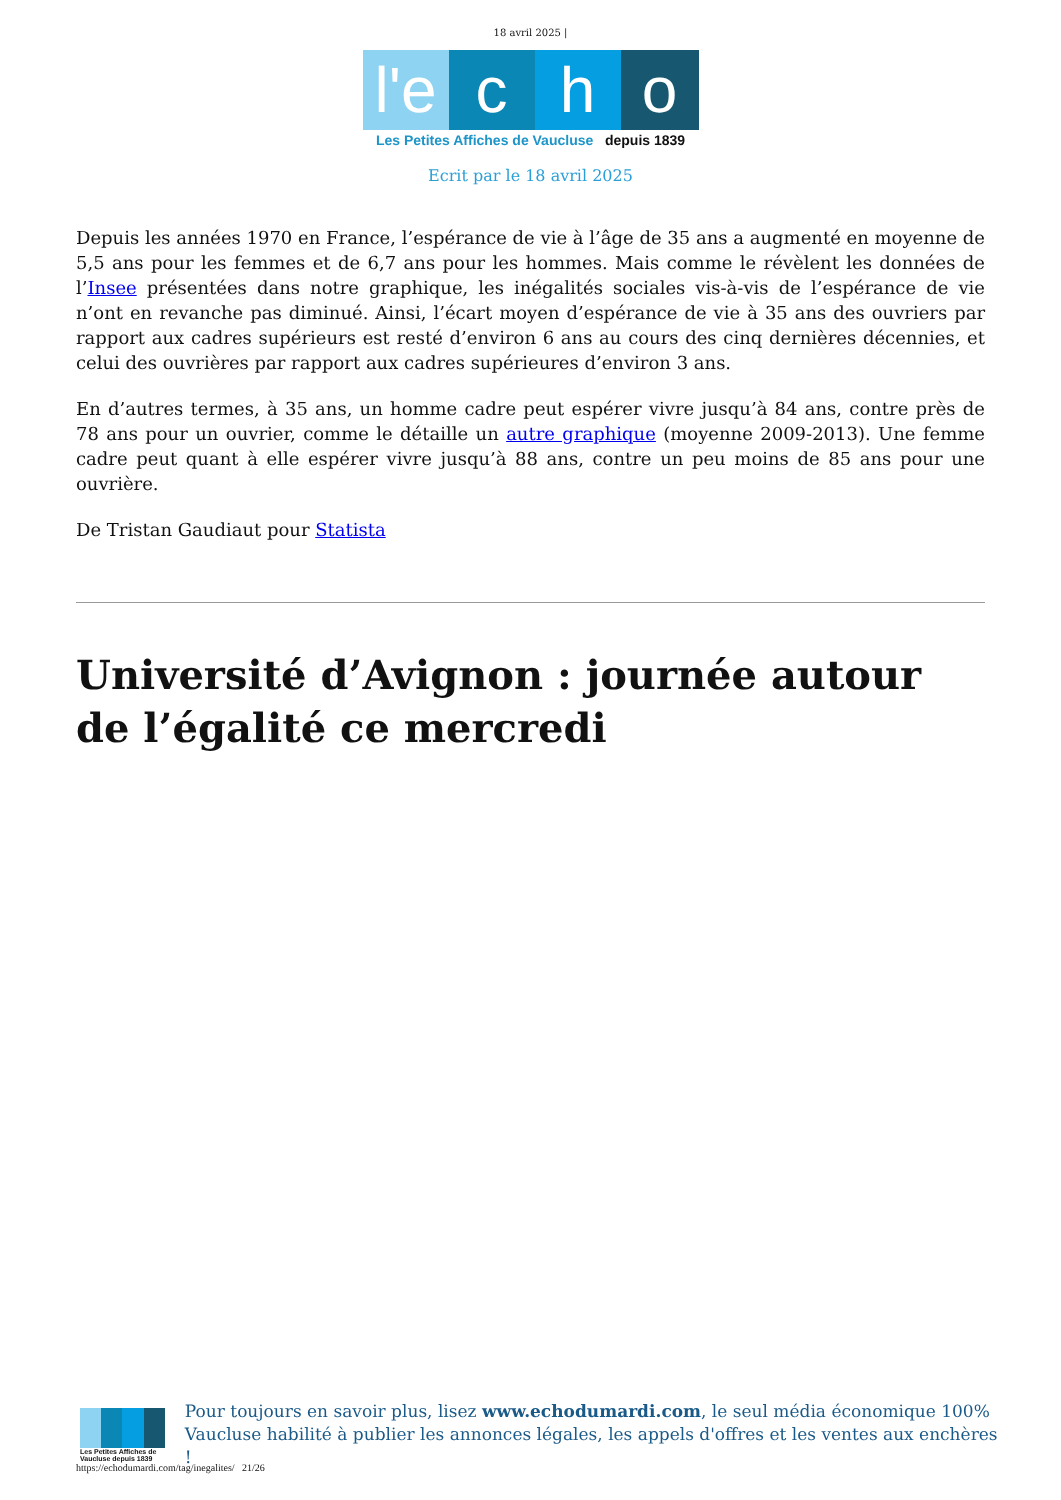18 avril 2025 |
l'e c h o
Les Petites Affiches de Vaucluse depuis 1839
Ecrit par le 18 avril 2025
Depuis les années 1970 en France, l’espérance de vie à l’âge de 35 ans a augmenté en moyenne de 5,5 ans pour les femmes et de 6,7 ans pour les hommes. Mais comme le révèlent les données de l’Insee présentées dans notre graphique, les inégalités sociales vis-à-vis de l’espérance de vie n’ont en revanche pas diminué. Ainsi, l’écart moyen d’espérance de vie à 35 ans des ouvriers par rapport aux cadres supérieurs est resté d’environ 6 ans au cours des cinq dernières décennies, et celui des ouvrières par rapport aux cadres supérieures d’environ 3 ans.
En d’autres termes, à 35 ans, un homme cadre peut espérer vivre jusqu’à 84 ans, contre près de 78 ans pour un ouvrier, comme le détaille un autre graphique (moyenne 2009-2013). Une femme cadre peut quant à elle espérer vivre jusqu’à 88 ans, contre un peu moins de 85 ans pour une ouvrière.
De Tristan Gaudiaut pour Statista
Université d’Avignon : journée autour de l’égalité ce mercredi
Les Petites Affiches de Vaucluse depuis 1839
Pour toujours en savoir plus, lisez www.echodumardi.com, le seul média économique 100% Vaucluse habilité à publier les annonces légales, les appels d'offres et les ventes aux enchères !
https://echodumardi.com/tag/inegalites/ 21/26